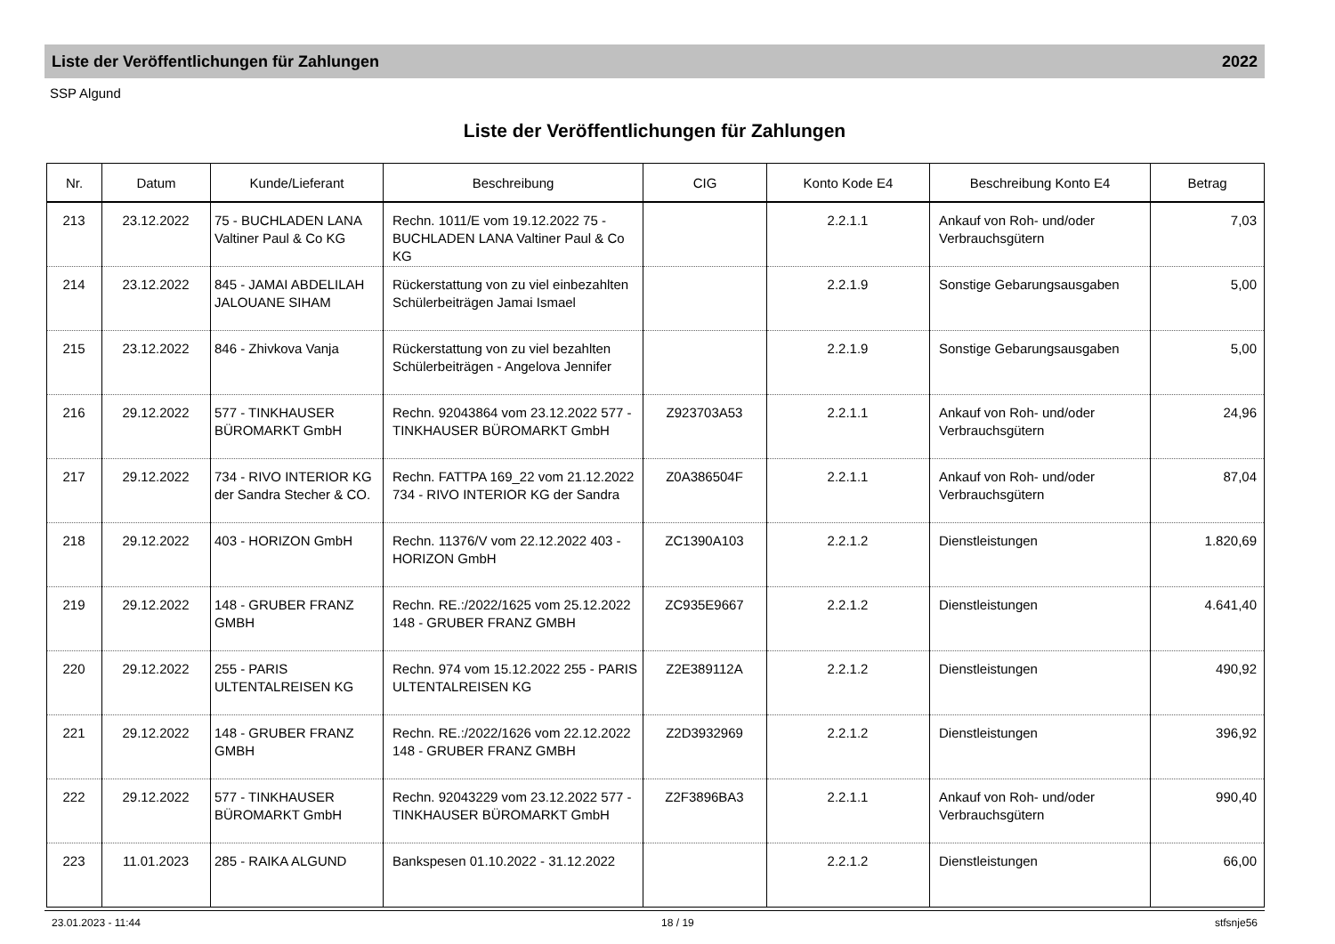Liste der Veröffentlichungen für Zahlungen 2022
SSP Algund
Liste der Veröffentlichungen für Zahlungen
| Nr. | Datum | Kunde/Lieferant | Beschreibung | CIG | Konto Kode E4 | Beschreibung Konto E4 | Betrag |
| --- | --- | --- | --- | --- | --- | --- | --- |
| 213 | 23.12.2022 | 75 - BUCHLADEN LANA Valtiner Paul & Co KG | Rechn. 1011/E vom 19.12.2022 75 - BUCHLADEN LANA Valtiner Paul & Co KG | | 2.2.1.1 | Ankauf von Roh- und/oder Verbrauchsgütern | 7,03 |
| 214 | 23.12.2022 | 845 - JAMAI ABDELILAH JALOUANE SIHAM | Rückerstattung von zu viel einbezahlten Schülerbeiträgen Jamai Ismael | | 2.2.1.9 | Sonstige Gebarungsausgaben | 5,00 |
| 215 | 23.12.2022 | 846 - Zhivkova Vanja | Rückerstattung von zu viel bezahlten Schülerbeiträgen - Angelova Jennifer | | 2.2.1.9 | Sonstige Gebarungsausgaben | 5,00 |
| 216 | 29.12.2022 | 577 - TINKHAUSER BÜROMARKT GmbH | Rechn. 92043864 vom 23.12.2022 577 - TINKHAUSER BÜROMARKT GmbH | Z923703A53 | 2.2.1.1 | Ankauf von Roh- und/oder Verbrauchsgütern | 24,96 |
| 217 | 29.12.2022 | 734 - RIVO INTERIOR KG der Sandra Stecher & CO. | Rechn. FATTPA 169_22 vom 21.12.2022 734 - RIVO INTERIOR KG der Sandra | Z0A386504F | 2.2.1.1 | Ankauf von Roh- und/oder Verbrauchsgütern | 87,04 |
| 218 | 29.12.2022 | 403 - HORIZON GmbH | Rechn. 11376/V vom 22.12.2022 403 - HORIZON GmbH | ZC1390A103 | 2.2.1.2 | Dienstleistungen | 1.820,69 |
| 219 | 29.12.2022 | 148 - GRUBER FRANZ GMBH | Rechn. RE.:/2022/1625 vom 25.12.2022 148 - GRUBER FRANZ GMBH | ZC935E9667 | 2.2.1.2 | Dienstleistungen | 4.641,40 |
| 220 | 29.12.2022 | 255 - PARIS ULTENTALREISEN KG | Rechn. 974 vom 15.12.2022 255 - PARIS ULTENTALREISEN KG | Z2E389112A | 2.2.1.2 | Dienstleistungen | 490,92 |
| 221 | 29.12.2022 | 148 - GRUBER FRANZ GMBH | Rechn. RE.:/2022/1626 vom 22.12.2022 148 - GRUBER FRANZ GMBH | Z2D3932969 | 2.2.1.2 | Dienstleistungen | 396,92 |
| 222 | 29.12.2022 | 577 - TINKHAUSER BÜROMARKT GmbH | Rechn. 92043229 vom 23.12.2022 577 - TINKHAUSER BÜROMARKT GmbH | Z2F3896BA3 | 2.2.1.1 | Ankauf von Roh- und/oder Verbrauchsgütern | 990,40 |
| 223 | 11.01.2023 | 285 - RAIKA ALGUND | Bankspesen 01.10.2022 - 31.12.2022 | | 2.2.1.2 | Dienstleistungen | 66,00 |
23.01.2023 - 11:44 18 / 19 stfsnje56